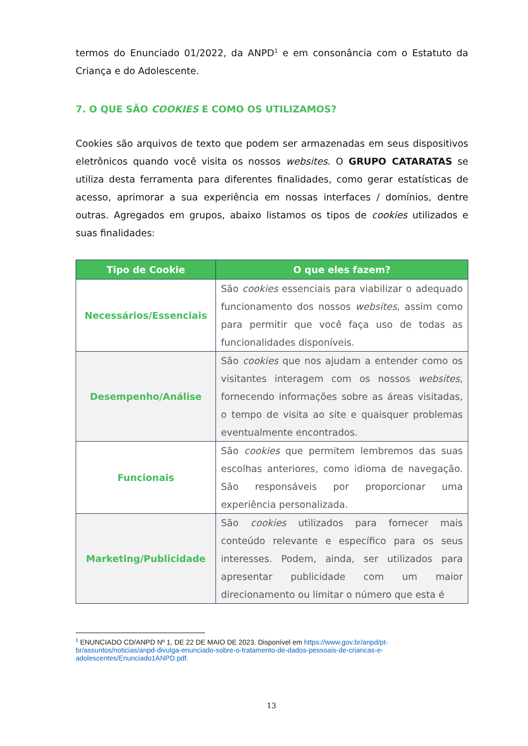termos do Enunciado 01/2022, da ANPD<sup>1</sup> e em consonância com o Estatuto da Criança e do Adolescente.
7. O QUE SÃO COOKIES E COMO OS UTILIZAMOS?
Cookies são arquivos de texto que podem ser armazenadas em seus dispositivos eletrônicos quando você visita os nossos websites. O GRUPO CATARATAS se utiliza desta ferramenta para diferentes finalidades, como gerar estatísticas de acesso, aprimorar a sua experiência em nossas interfaces / domínios, dentre outras. Agregados em grupos, abaixo listamos os tipos de cookies utilizados e suas finalidades:
| Tipo de Cookie | O que eles fazem? |
| --- | --- |
| Necessários/Essenciais | São cookies essenciais para viabilizar o adequado funcionamento dos nossos websites , assim como para permitir que você faça uso de todas as funcionalidades disponíveis. |
| Desempenho/Análise | São cookies que nos ajudam a entender como os visitantes interagem com os nossos websites , fornecendo informações sobre as áreas visitadas, o tempo de visita ao site e quaisquer problemas eventualmente encontrados. |
| Funcionais | São cookies que permitem lembremos das suas escolhas anteriores, como idioma de navegação. São responsáveis por proporcionar uma experiência personalizada. |
| Marketing/Publicidade | São cookies utilizados para fornecer mais conteúdo relevante e específico para os seus interesses. Podem, ainda, ser utilizados para apresentar publicidade com um maior direcionamento ou limitar o número que esta é |
<sup>1</sup> ENUNCIADO CD/ANPD Nº 1, DE 22 DE MAIO DE 2023. Disponível em https://www.gov.br/anpd/pt-br/assuntos/noticias/anpd-divulga-enunciado-sobre-o-tratamento-de-dados-pessoais-de-criancas-e-adolescentes/Enunciado1ANPD.pdf.
13